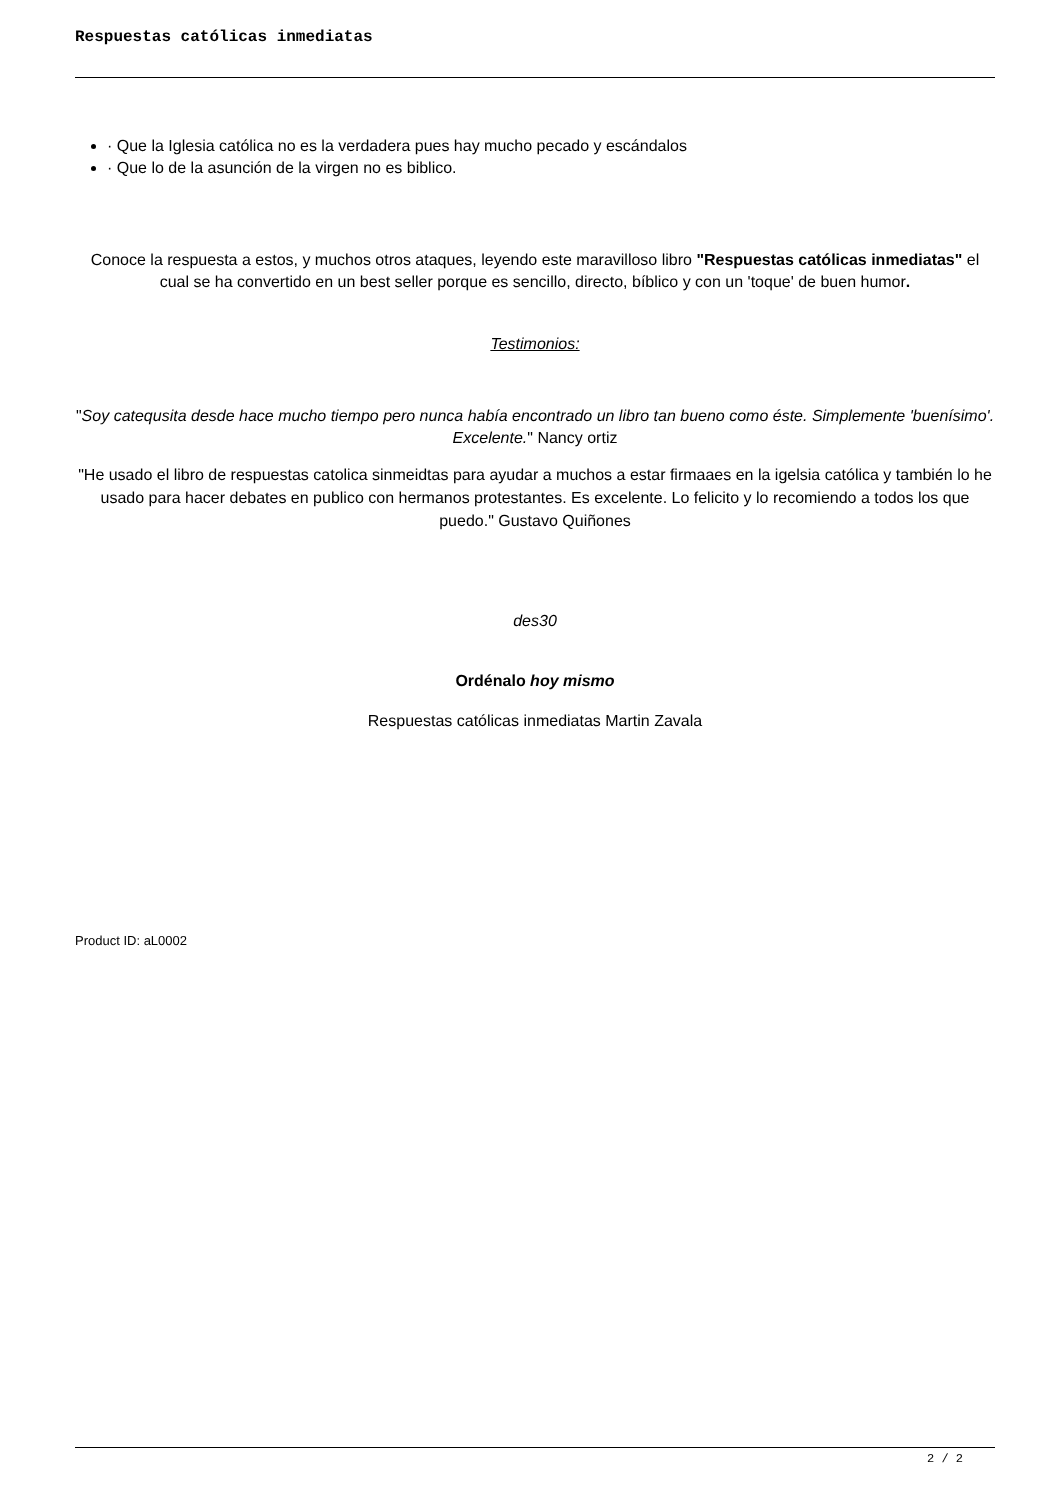Respuestas católicas inmediatas
· Que la Iglesia católica no es la verdadera pues hay mucho pecado y escándalos
· Que lo de la asunción de la virgen no es biblico.
Conoce la respuesta a estos, y muchos otros ataques, leyendo este maravilloso libro "Respuestas católicas inmediatas" el cual se ha convertido en un best seller porque es sencillo, directo, bíblico y con un 'toque' de buen humor.
Testimonios:
"Soy catequsita desde hace mucho tiempo pero nunca había encontrado un libro tan bueno como éste. Simplemente 'buenísimo'. Excelente." Nancy ortiz
"He usado el libro de respuestas catolica sinmeidtas para ayudar a muchos a estar firmaaes en la igelsia católica y también lo he usado para hacer debates en publico con hermanos protestantes. Es excelente. Lo felicito y lo recomiendo a todos los que puedo." Gustavo Quiñones
des30
Ordénalo hoy mismo
Respuestas católicas inmediatas Martin Zavala
Product ID: aL0002
2 / 2